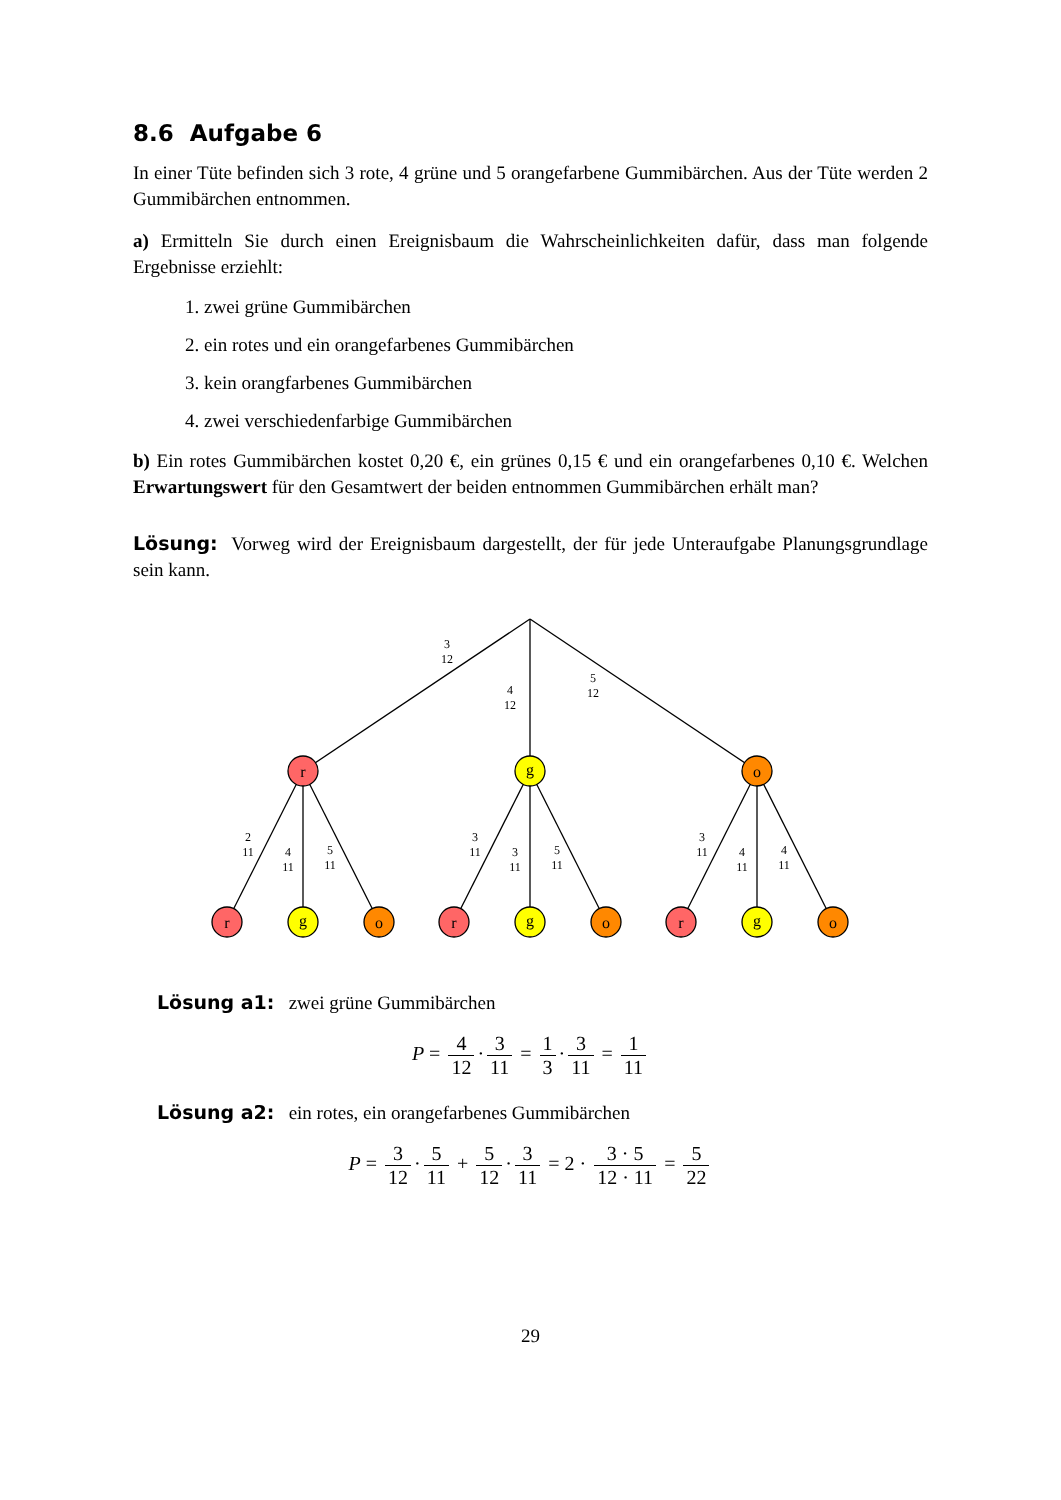8.6 Aufgabe 6
In einer Tüte befinden sich 3 rote, 4 grüne und 5 orangefarbene Gummibärchen. Aus der Tüte werden 2 Gummibärchen entnommen.
a) Ermitteln Sie durch einen Ereignisbaum die Wahrscheinlichkeiten dafür, dass man folgende Ergebnisse erziehlt:
1. zwei grüne Gummibärchen
2. ein rotes und ein orangefarbenes Gummibärchen
3. kein orangfarbenes Gummibärchen
4. zwei verschiedenfarbige Gummibärchen
b) Ein rotes Gummibärchen kostet 0,20 €, ein grünes 0,15 € und ein orangefarbenes 0,10 €. Welchen Erwartungswert für den Gesamtwert der beiden entnommen Gummibärchen erhält man?
Lösung: Vorweg wird der Ereignisbaum dargestellt, der für jede Unteraufgabe Planungsgrundlage sein kann.
r
g
o
r
g
o
r
g
o
r
g
o
3
12
4
12
5
12
2
11
4
11
5
11
3
11
3
11
5
11
3
11
4
11
4
11
Lösung a1: zwei grüne Gummibärchen
P = 4 12 · 3 11 = 1 3 · 3 11 = 1 11
Lösung a2: ein rotes, ein orangefarbenes Gummibärchen
P = 3 12 · 5 11 + 5 12 · 3 11 = 2 · 3 · 5 12 · 11 = 5 22
29